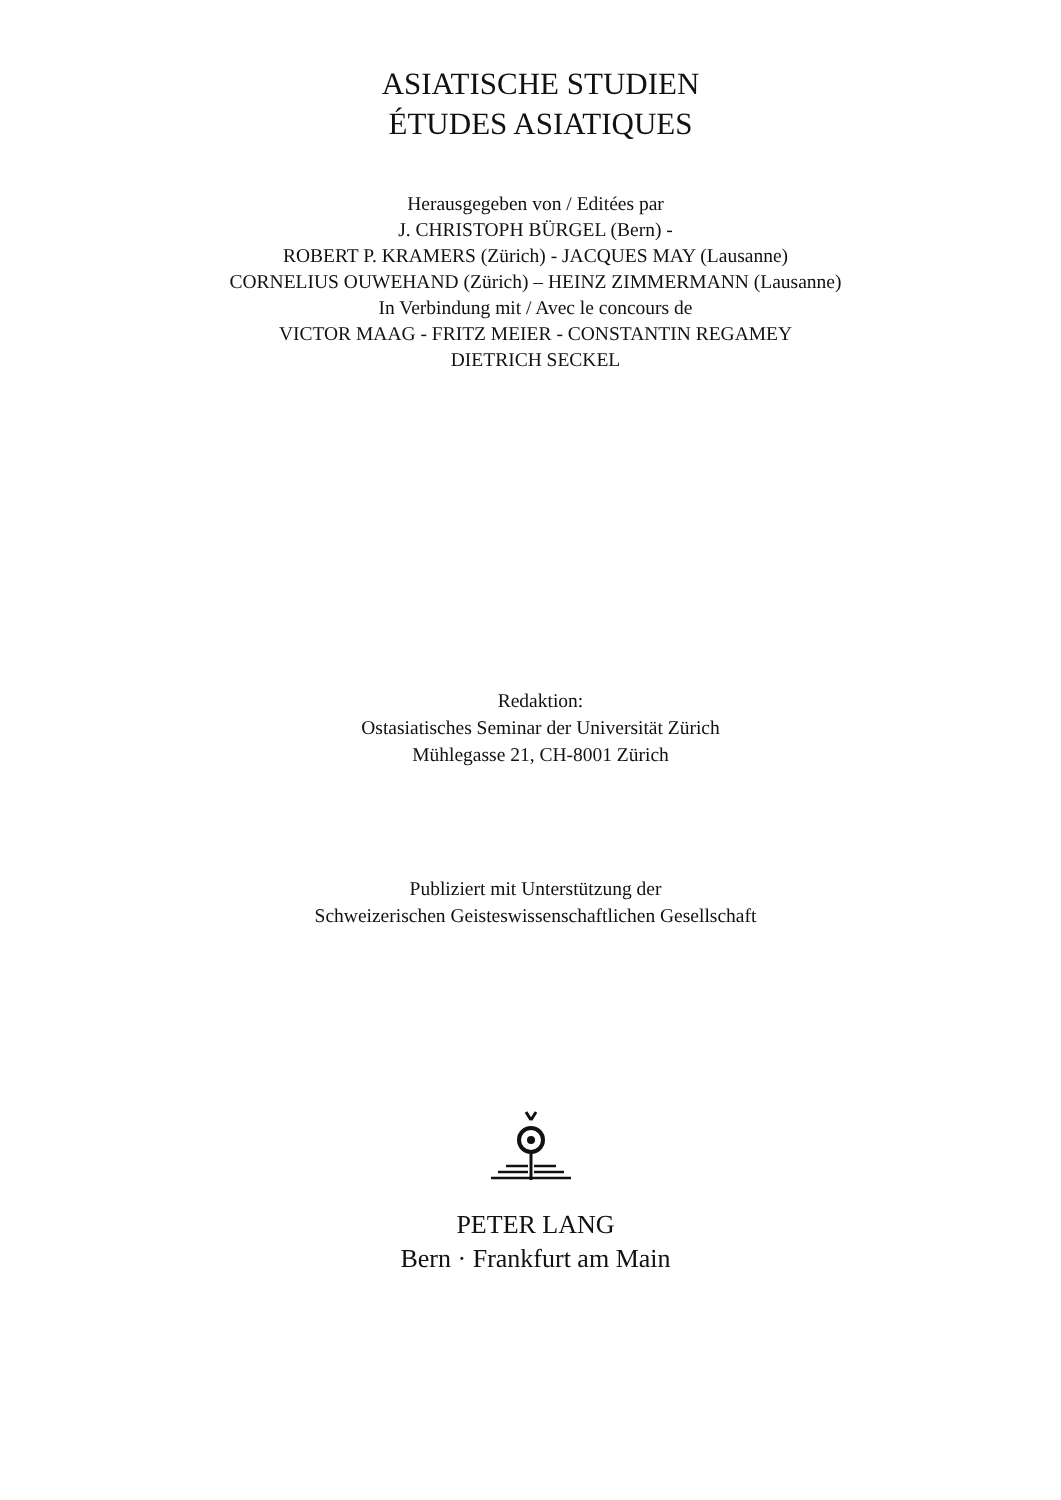ASIATISCHE STUDIEN
ÉTUDES ASIATIQUES
Herausgegeben von / Editées par
J. CHRISTOPH BÜRGEL (Bern) -
ROBERT P. KRAMERS (Zürich) - JACQUES MAY (Lausanne)
CORNELIUS OUWEHAND (Zürich) – HEINZ ZIMMERMANN (Lausanne)
In Verbindung mit / Avec le concours de
VICTOR MAAG - FRITZ MEIER - CONSTANTIN REGAMEY
DIETRICH SECKEL
Redaktion:
Ostasiatisches Seminar der Universität Zürich
Mühlegasse 21, CH-8001 Zürich
Publiziert mit Unterstützung der
Schweizerischen Geisteswissenschaftlichen Gesellschaft
PETER LANG
Bern · Frankfurt am Main